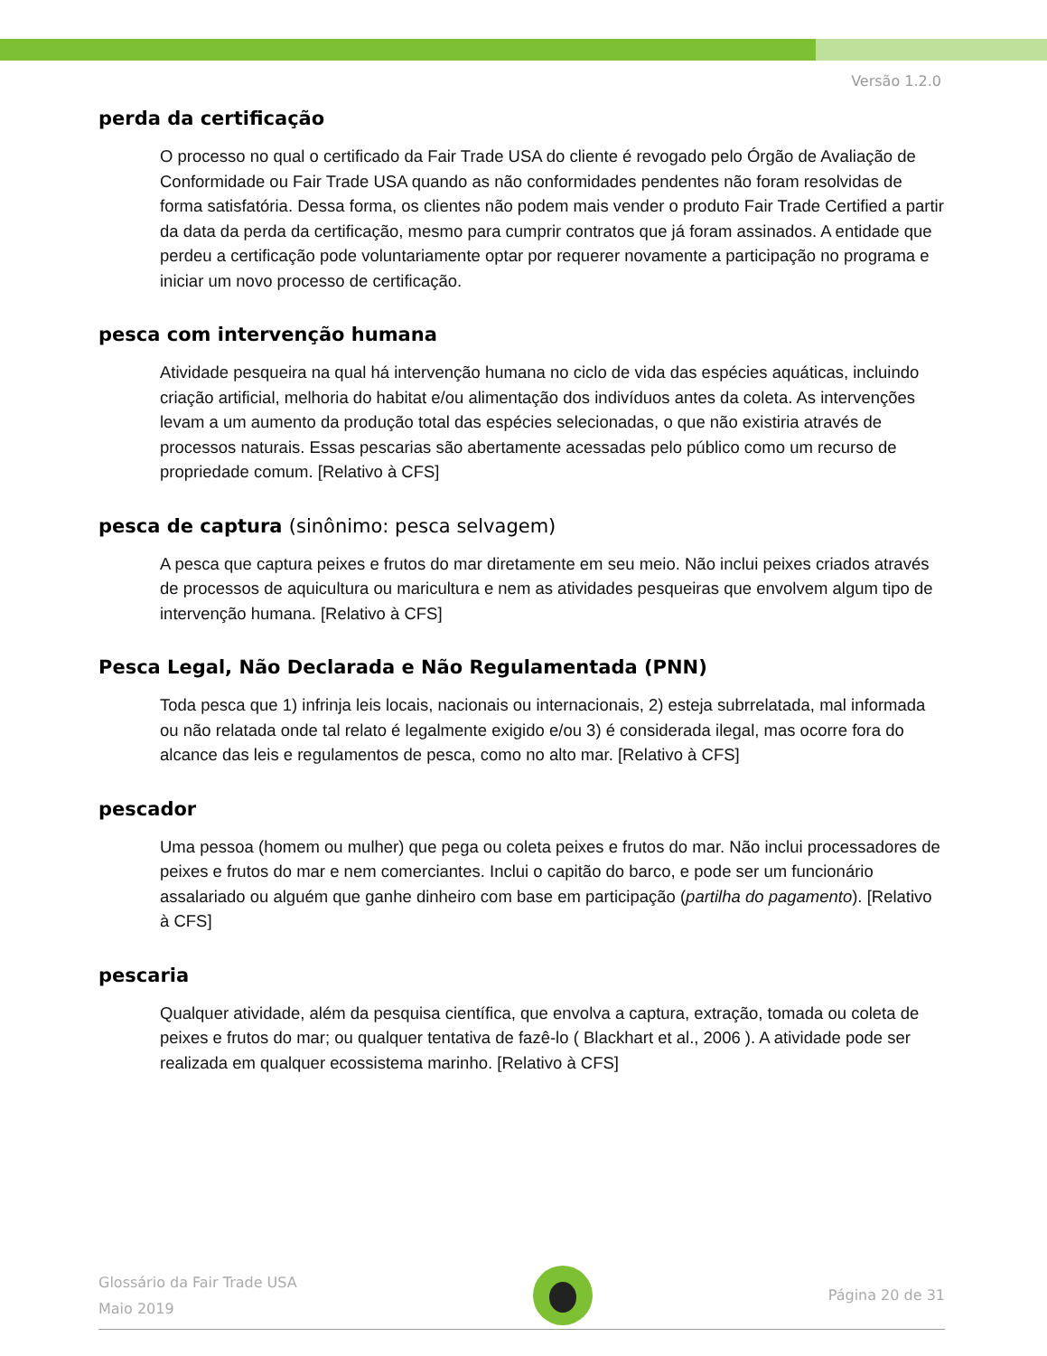Versão 1.2.0
perda da certificação
O processo no qual o certificado da Fair Trade USA do cliente é revogado pelo Órgão de Avaliação de Conformidade ou Fair Trade USA quando as não conformidades pendentes não foram resolvidas de forma satisfatória. Dessa forma, os clientes não podem mais vender o produto Fair Trade Certified a partir da data da perda da certificação, mesmo para cumprir contratos que já foram assinados. A entidade que perdeu a certificação pode voluntariamente optar por requerer novamente a participação no programa e iniciar um novo processo de certificação.
pesca com intervenção humana
Atividade pesqueira na qual há intervenção humana no ciclo de vida das espécies aquáticas, incluindo criação artificial, melhoria do habitat e/ou alimentação dos indivíduos antes da coleta. As intervenções levam a um aumento da produção total das espécies selecionadas, o que não existiria através de processos naturais. Essas pescarias são abertamente acessadas pelo público como um recurso de propriedade comum. [Relativo à CFS]
pesca de captura (sinônimo: pesca selvagem)
A pesca que captura peixes e frutos do mar diretamente em seu meio. Não inclui peixes criados através de processos de aquicultura ou maricultura e nem as atividades pesqueiras que envolvem algum tipo de intervenção humana. [Relativo à CFS]
Pesca Legal, Não Declarada e Não Regulamentada (PNN)
Toda pesca que 1) infrinja leis locais, nacionais ou internacionais, 2) esteja subrrelatada, mal informada ou não relatada onde tal relato é legalmente exigido e/ou 3) é considerada ilegal, mas ocorre fora do alcance das leis e regulamentos de pesca, como no alto mar. [Relativo à CFS]
pescador
Uma pessoa (homem ou mulher) que pega ou coleta peixes e frutos do mar. Não inclui processadores de peixes e frutos do mar e nem comerciantes. Inclui o capitão do barco, e pode ser um funcionário assalariado ou alguém que ganhe dinheiro com base em participação (partilha do pagamento). [Relativo à CFS]
pescaria
Qualquer atividade, além da pesquisa científica, que envolva a captura, extração, tomada ou coleta de peixes e frutos do mar; ou qualquer tentativa de fazê-lo ( Blackhart et al., 2006 ). A atividade pode ser realizada em qualquer ecossistema marinho. [Relativo à CFS]
Glossário da Fair Trade USA
Maio 2019
Página 20 de 31